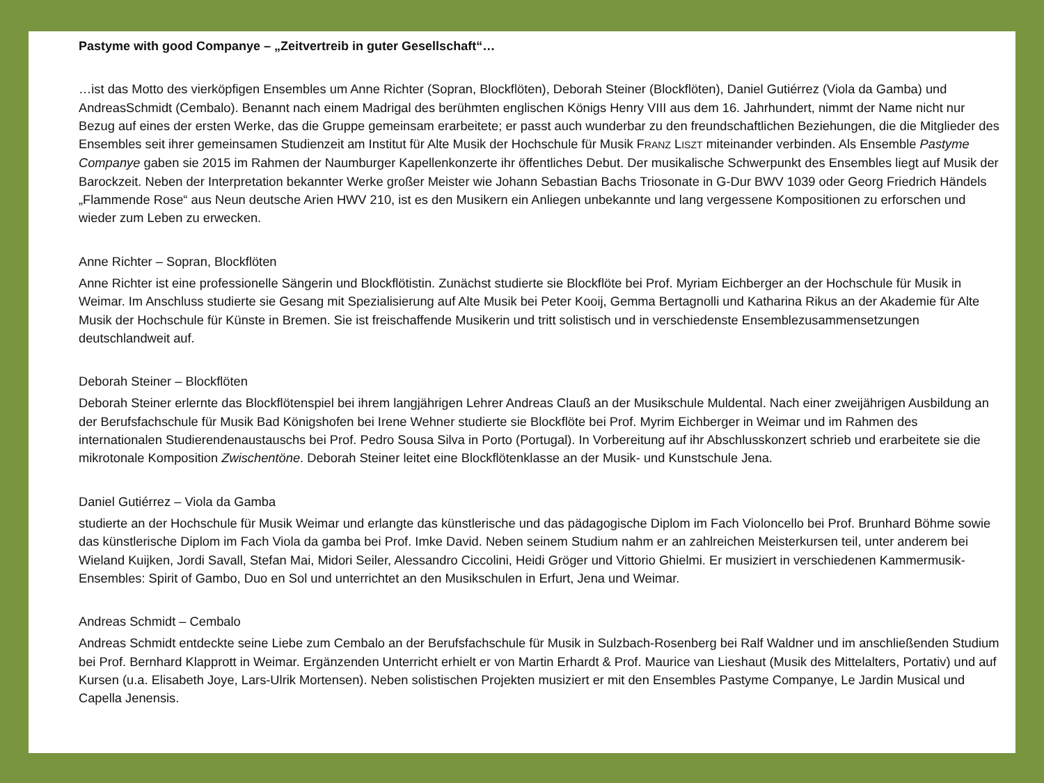Pastyme with good Companye – „Zeitvertreib in guter Gesellschaft“…
…ist das Motto des vierköpfigen Ensembles um Anne Richter (Sopran, Blockflöten), Deborah Steiner (Blockflöten), Daniel Gutiérrez (Viola da Gamba) und AndreasSchmidt (Cembalo). Benannt nach einem Madrigal des berühmten englischen Königs Henry VIII aus dem 16. Jahrhundert, nimmt der Name nicht nur Bezug auf eines der ersten Werke, das die Gruppe gemeinsam erarbeitete; er passt auch wunderbar zu den freundschaftlichen Beziehungen, die die Mitglieder des Ensembles seit ihrer gemeinsamen Studienzeit am Institut für Alte Musik der Hochschule für Musik FRANZ LISZT miteinander verbinden. Als Ensemble Pastyme Companye gaben sie 2015 im Rahmen der Naumburger Kapellenkonzerte ihr öffentliches Debut. Der musikalische Schwerpunkt des Ensembles liegt auf Musik der Barockzeit. Neben der Interpretation bekannter Werke großer Meister wie Johann Sebastian Bachs Triosonate in G-Dur BWV 1039 oder Georg Friedrich Händels „Flammende Rose“ aus Neun deutsche Arien HWV 210, ist es den Musikern ein Anliegen unbekannte und lang vergessene Kompositionen zu erforschen und wieder zum Leben zu erwecken.
Anne Richter – Sopran, Blockflöten
Anne Richter ist eine professionelle Sängerin und Blockflötistin. Zunächst studierte sie Blockflöte bei Prof. Myriam Eichberger an der Hochschule für Musik in Weimar. Im Anschluss studierte sie Gesang mit Spezialisierung auf Alte Musik bei Peter Kooij, Gemma Bertagnolli und Katharina Rikus an der Akademie für Alte Musik der Hochschule für Künste in Bremen. Sie ist freischaffende Musikerin und tritt solistisch und in verschiedenste Ensemblezusammensetzungen deutschlandweit auf.
Deborah Steiner – Blockflöten
Deborah Steiner erlernte das Blockflötenspiel bei ihrem langjährigen Lehrer Andreas Clauß an der Musikschule Muldental. Nach einer zweijährigen Ausbildung an der Berufsfachschule für Musik Bad Königshofen bei Irene Wehner studierte sie Blockflöte bei Prof. Myrim Eichberger in Weimar und im Rahmen des internationalen Studierendenaustauschs bei Prof. Pedro Sousa Silva in Porto (Portugal). In Vorbereitung auf ihr Abschlusskonzert schrieb und erarbeitete sie die mikrotonale Komposition Zwischentöne. Deborah Steiner leitet eine Blockflötenklasse an der Musik- und Kunstschule Jena.
Daniel Gutiérrez – Viola da Gamba
studierte an der Hochschule für Musik Weimar und erlangte das künstlerische und das pädagogische Diplom im Fach Violoncello bei Prof. Brunhard Böhme sowie das künstlerische Diplom im Fach Viola da gamba bei Prof. Imke David. Neben seinem Studium nahm er an zahlreichen Meisterkursen teil, unter anderem bei Wieland Kuijken, Jordi Savall, Stefan Mai, Midori Seiler, Alessandro Ciccolini, Heidi Gröger und Vittorio Ghielmi. Er musiziert in verschiedenen Kammermusik-Ensembles: Spirit of Gambo, Duo en Sol und unterrichtet an den Musikschulen in Erfurt, Jena und Weimar.
Andreas Schmidt – Cembalo
Andreas Schmidt entdeckte seine Liebe zum Cembalo an der Berufsfachschule für Musik in Sulzbach-Rosenberg bei Ralf Waldner und im anschließenden Studium bei Prof. Bernhard Klapprott in Weimar. Ergänzenden Unterricht erhielt er von Martin Erhardt & Prof. Maurice van Lieshaut (Musik des Mittelalters, Portativ) und auf Kursen (u.a. Elisabeth Joye, Lars-Ulrik Mortensen). Neben solistischen Projekten musiziert er mit den Ensembles Pastyme Companye, Le Jardin Musical und Capella Jenensis.